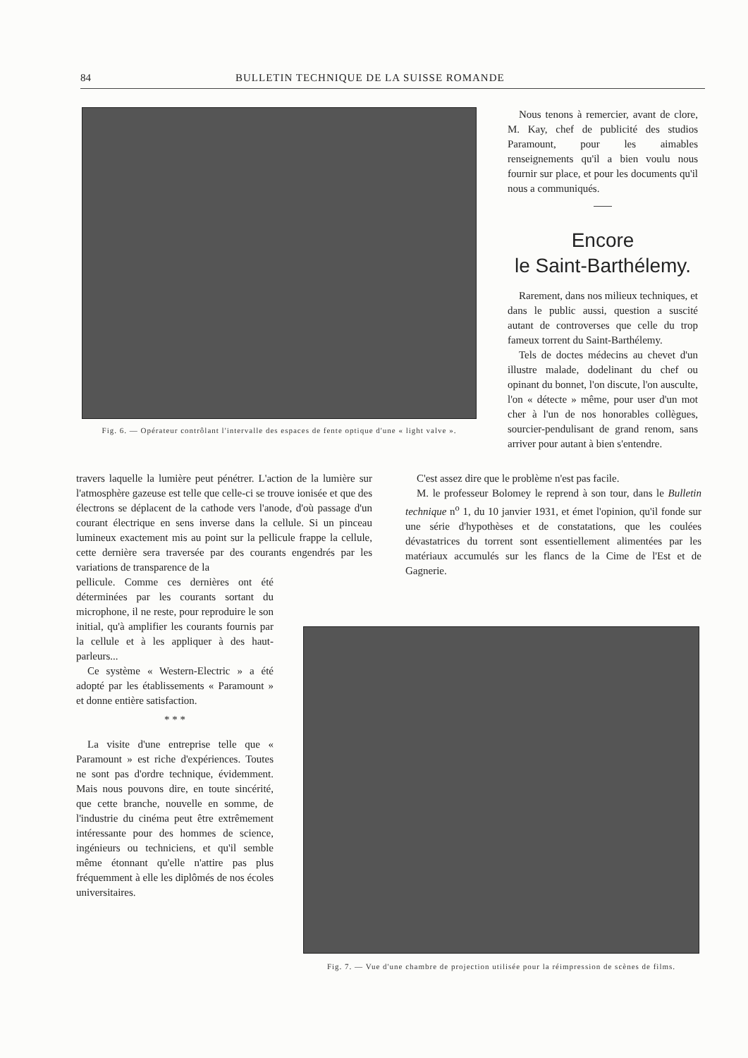84 BULLETIN TECHNIQUE DE LA SUISSE ROMANDE
Fig. 6. — Opérateur contrôlant l'intervalle des espaces de fente optique d'une « light valve ».
Nous tenons à remercier, avant de clore, M. Kay, chef de publicité des studios Paramount, pour les aimables renseignements qu'il a bien voulu nous fournir sur place, et pour les documents qu'il nous a communiqués.
Encore
le Saint-Barthélemy.
Rarement, dans nos milieux techniques, et dans le public aussi, question a suscité autant de controverses que celle du trop fameux torrent du Saint-Barthélemy.
Tels de doctes médecins au chevet d'un illustre malade, dodelinant du chef ou opinant du bonnet, l'on discute, l'on ausculte, l'on « détecte » même, pour user d'un mot cher à l'un de nos honorables collègues, sourcier-pendulisant de grand renom, sans arriver pour autant à bien s'entendre.
travers laquelle la lumière peut pénétrer. L'action de la lumière sur l'atmosphère gazeuse est telle que celle-ci se trouve ionisée et que des électrons se déplacent de la cathode vers l'anode, d'où passage d'un courant électrique en sens inverse dans la cellule. Si un pinceau lumineux exactement mis au point sur la pellicule frappe la cellule, cette dernière sera traversée par des courants engendrés par les variations de transparence de la
pellicule. Comme ces dernières ont été déterminées par les courants sortant du microphone, il ne reste, pour reproduire le son initial, qu'à amplifier les courants fournis par la cellule et à les appliquer à des haut-parleurs...
Ce système « Western-Electric » a été adopté par les établissements « Paramount » et donne entière satisfaction.
* * *
La visite d'une entreprise telle que « Paramount » est riche d'expériences. Toutes ne sont pas d'ordre technique, évidemment. Mais nous pouvons dire, en toute sincérité, que cette branche, nouvelle en somme, de l'industrie du cinéma peut être extrêmement intéressante pour des hommes de science, ingénieurs ou techniciens, et qu'il semble même étonnant qu'elle n'attire pas plus fréquemment à elle les diplômés de nos écoles universitaires.
C'est assez dire que le problème n'est pas facile.
M. le professeur Bolomey le reprend à son tour, dans le Bulletin technique n<sup>o</sup> 1, du 10 janvier 1931, et émet l'opinion, qu'il fonde sur une série d'hypothèses et de constatations, que les coulées dévastatrices du torrent sont essentiellement alimentées par les matériaux accumulés sur les flancs de la Cime de l'Est et de Gagnerie.
Fig. 7. — Vue d'une chambre de projection utilisée pour la réimpression de scènes de films.